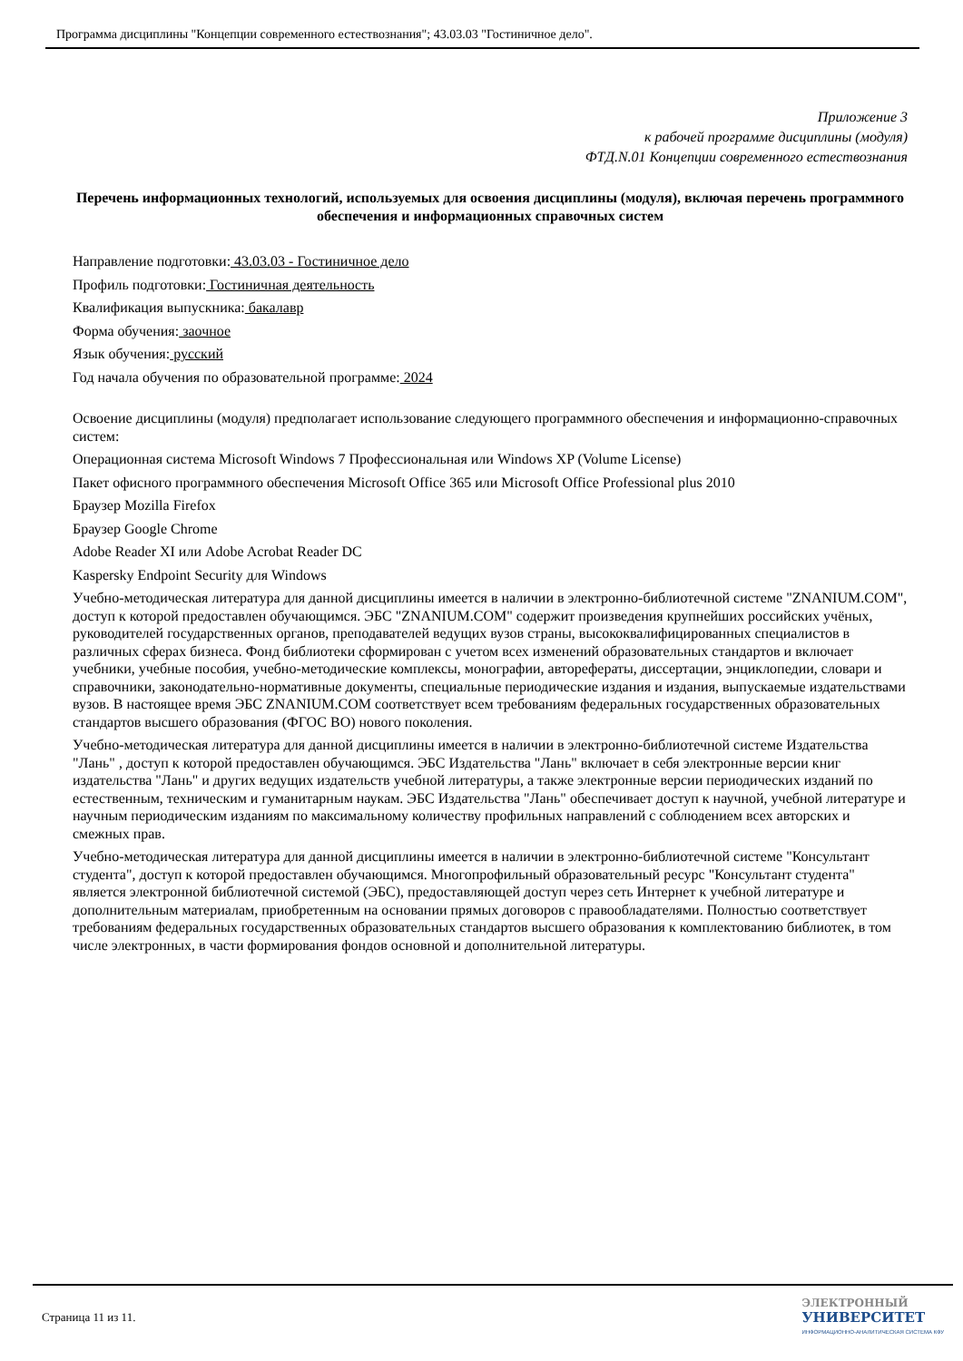Программа дисциплины "Концепции современного естествознания"; 43.03.03 "Гостиничное дело".
Приложение 3
к рабочей программе дисциплины (модуля)
ФТД.N.01 Концепции современного естествознания
Перечень информационных технологий, используемых для освоения дисциплины (модуля), включая перечень программного обеспечения и информационных справочных систем
Направление подготовки: 43.03.03 - Гостиничное дело
Профиль подготовки: Гостиничная деятельность
Квалификация выпускника: бакалавр
Форма обучения: заочное
Язык обучения: русский
Год начала обучения по образовательной программе: 2024
Освоение дисциплины (модуля) предполагает использование следующего программного обеспечения и информационно-справочных систем:
Операционная система Microsoft Windows 7 Профессиональная или Windows XP (Volume License)
Пакет офисного программного обеспечения Microsoft Office 365 или Microsoft Office Professional plus 2010
Браузер Mozilla Firefox
Браузер Google Chrome
Adobe Reader XI или Adobe Acrobat Reader DC
Kaspersky Endpoint Security для Windows
Учебно-методическая литература для данной дисциплины имеется в наличии в электронно-библиотечной системе "ZNANIUM.COM", доступ к которой предоставлен обучающимся. ЭБС "ZNANIUM.COM" содержит произведения крупнейших российских учёных, руководителей государственных органов, преподавателей ведущих вузов страны, высококвалифицированных специалистов в различных сферах бизнеса. Фонд библиотеки сформирован с учетом всех изменений образовательных стандартов и включает учебники, учебные пособия, учебно-методические комплексы, монографии, авторефераты, диссертации, энциклопедии, словари и справочники, законодательно-нормативные документы, специальные периодические издания и издания, выпускаемые издательствами вузов. В настоящее время ЭБС ZNANIUM.COM соответствует всем требованиям федеральных государственных образовательных стандартов высшего образования (ФГОС ВО) нового поколения.
Учебно-методическая литература для данной дисциплины имеется в наличии в электронно-библиотечной системе Издательства "Лань" , доступ к которой предоставлен обучающимся. ЭБС Издательства "Лань" включает в себя электронные версии книг издательства "Лань" и других ведущих издательств учебной литературы, а также электронные версии периодических изданий по естественным, техническим и гуманитарным наукам. ЭБС Издательства "Лань" обеспечивает доступ к научной, учебной литературе и научным периодическим изданиям по максимальному количеству профильных направлений с соблюдением всех авторских и смежных прав.
Учебно-методическая литература для данной дисциплины имеется в наличии в электронно-библиотечной системе "Консультант студента", доступ к которой предоставлен обучающимся. Многопрофильный образовательный ресурс "Консультант студента" является электронной библиотечной системой (ЭБС), предоставляющей доступ через сеть Интернет к учебной литературе и дополнительным материалам, приобретенным на основании прямых договоров с правообладателями. Полностью соответствует требованиям федеральных государственных образовательных стандартов высшего образования к комплектованию библиотек, в том числе электронных, в части формирования фондов основной и дополнительной литературы.
Страница 11 из 11.
ЭЛЕКТРОННЫЙ
УНИВЕРСИТЕТ
ИНФОРМАЦИОННО-АНАЛИТИЧЕСКАЯ СИСТЕМА КФУ